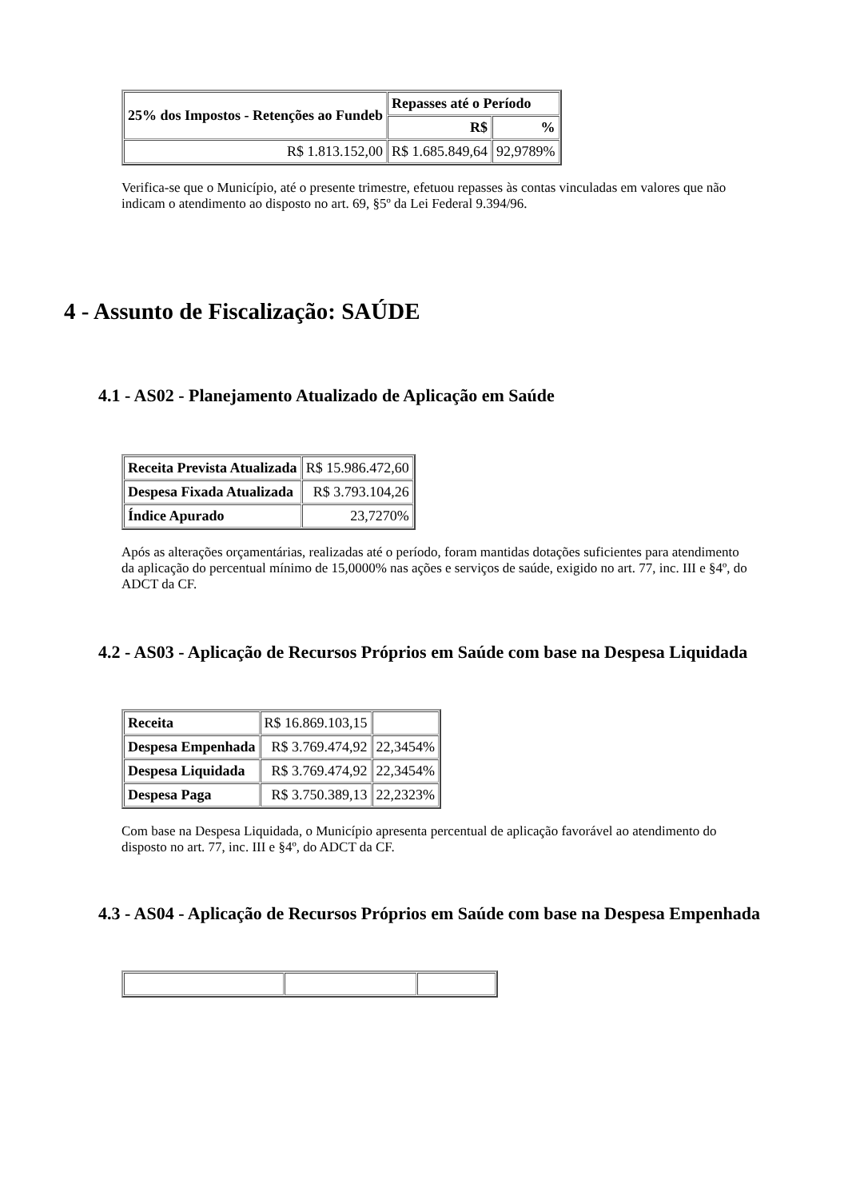| 25% dos Impostos - Retenções ao Fundeb | Repasses até o Período | |
| --- | --- | --- |
| | R$ | % |
| R$ 1.813.152,00 | R$ 1.685.849,64 | 92,9789% |
Verifica-se que o Município, até o presente trimestre, efetuou repasses às contas vinculadas em valores que não indicam o atendimento ao disposto no art. 69, §5º da Lei Federal 9.394/96.
4 - Assunto de Fiscalização: SAÚDE
4.1 - AS02 - Planejamento Atualizado de Aplicação em Saúde
| Receita Prevista Atualizada | R$ 15.986.472,60 |
| Despesa Fixada Atualizada | R$ 3.793.104,26 |
| Índice Apurado | 23,7270% |
Após as alterações orçamentárias, realizadas até o período, foram mantidas dotações suficientes para atendimento da aplicação do percentual mínimo de 15,0000% nas ações e serviços de saúde, exigido no art. 77, inc. III e §4º, do ADCT da CF.
4.2 - AS03 - Aplicação de Recursos Próprios em Saúde com base na Despesa Liquidada
| Receita | R$ 16.869.103,15 | |
| Despesa Empenhada | R$ 3.769.474,92 | 22,3454% |
| Despesa Liquidada | R$ 3.769.474,92 | 22,3454% |
| Despesa Paga | R$ 3.750.389,13 | 22,2323% |
Com base na Despesa Liquidada, o Município apresenta percentual de aplicação favorável ao atendimento do disposto no art. 77, inc. III e §4º, do ADCT da CF.
4.3 - AS04 - Aplicação de Recursos Próprios em Saúde com base na Despesa Empenhada